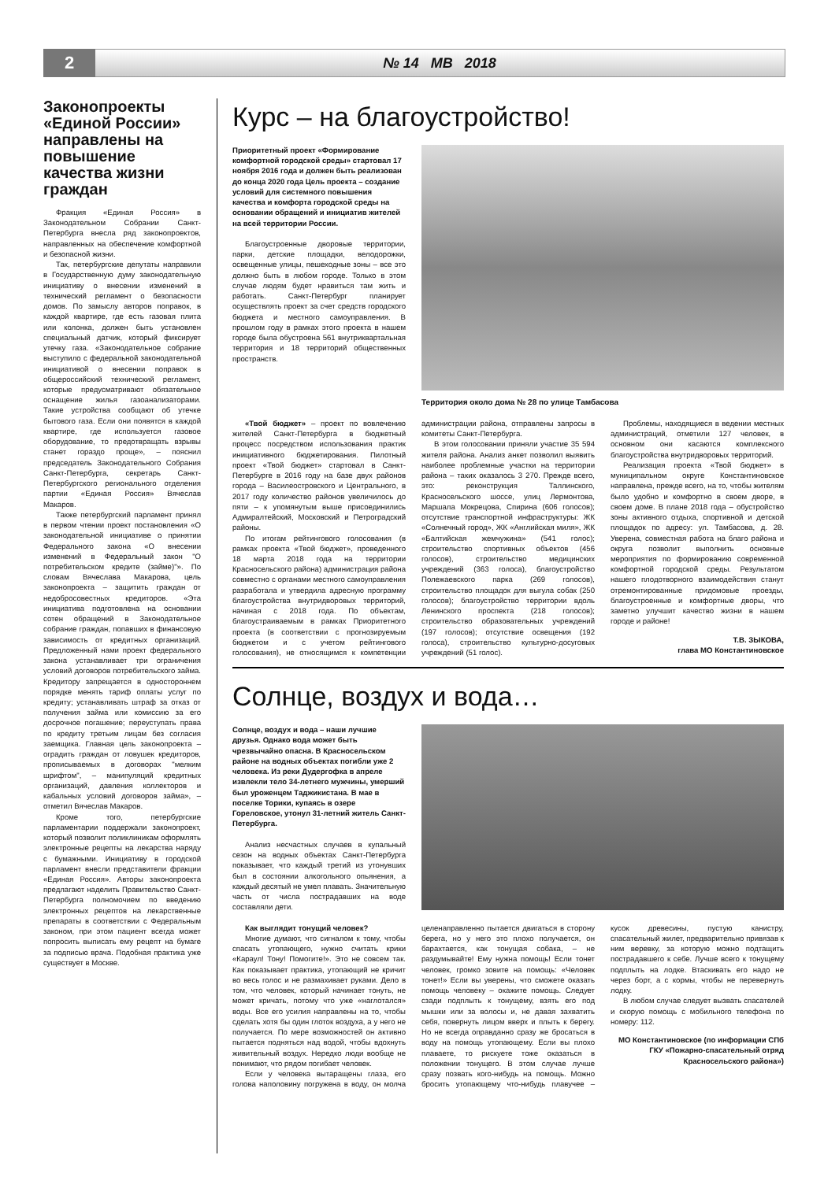2
№ 14 МВ 2018
Законопроекты «Единой России» направлены на повышение качества жизни граждан
Фракция «Единая Россия» в Законодательном Собрании Санкт-Петербурга внесла ряд законопроектов, направленных на обеспечение комфортной и безопасной жизни.
Так, петербургские депутаты направили в Государственную думу законодательную инициативу о внесении изменений в технический регламент о безопасности домов. По замыслу авторов поправок, в каждой квартире, где есть газовая плита или колонка, должен быть установлен специальный датчик, который фиксирует утечку газа. «Законодательное собрание выступило с федеральной законодательной инициативой о внесении поправок в общероссийский технический регламент, которые предусматривают обязательное оснащение жилья газоанализаторами. Такие устройства сообщают об утечке бытового газа. Если они появятся в каждой квартире, где используется газовое оборудование, то предотвращать взрывы станет гораздо проще», – пояснил председатель Законодательного Собрания Санкт-Петербурга, секретарь Санкт-Петербургского регионального отделения партии «Единая Россия» Вячеслав Макаров.
Также петербургский парламент принял в первом чтении проект постановления «О законодательной инициативе о принятии Федерального закона «О внесении изменений в Федеральный закон "О потребительском кредите (займе)"». По словам Вячеслава Макарова, цель законопроекта – защитить граждан от недобросовестных кредиторов. «Эта инициатива подготовлена на основании сотен обращений в Законодательное собрание граждан, попавших в финансовую зависимость от кредитных организаций. Предложенный нами проект федерального закона устанавливает три ограничения условий договоров потребительского займа. Кредитору запрещается в одностороннем порядке менять тариф оплаты услуг по кредиту; устанавливать штраф за отказ от получения займа или комиссию за его досрочное погашение; переуступать права по кредиту третьим лицам без согласия заемщика. Главная цель законопроекта – оградить граждан от ловушек кредиторов, прописываемых в договорах "мелким шрифтом", – манипуляций кредитных организаций, давления коллекторов и кабальных условий договоров займа», – отметил Вячеслав Макаров.
Кроме того, петербургские парламентарии поддержали законопроект, который позволит поликлиникам оформлять электронные рецепты на лекарства наряду с бумажными. Инициативу в городской парламент внесли представители фракции «Единая Россия». Авторы законопроекта предлагают наделить Правительство Санкт-Петербурга полномочием по введению электронных рецептов на лекарственные препараты в соответствии с Федеральным законом, при этом пациент всегда может попросить выписать ему рецепт на бумаге за подписью врача. Подобная практика уже существует в Москве.
Курс – на благоустройство!
Приоритетный проект «Формирование комфортной городской среды» стартовал 17 ноября 2016 года и должен быть реализован до конца 2020 года Цель проекта – создание условий для системного повышения качества и комфорта городской среды на основании обращений и инициатив жителей на всей территории России.
Благоустроенные дворовые территории, парки, детские площадки, велодорожки, освещенные улицы, пешеходные зоны – все это должно быть в любом городе. Только в этом случае людям будет нравиться там жить и работать. Санкт-Петербург планирует осуществлять проект за счет средств городского бюджета и местного самоуправления. В прошлом году в рамках этого проекта в нашем городе была обустроена 561 внутриквартальная территория и 18 территорий общественных пространств.
Территория около дома № 28 по улице Тамбасова
«Твой бюджет» – проект по вовлечению жителей Санкт-Петербурга в бюджетный процесс посредством использования практик инициативного бюджетирования. Пилотный проект «Твой бюджет» стартовал в Санкт-Петербурге в 2016 году на базе двух районов города – Василеостровского и Центрального, в 2017 году количество районов увеличилось до пяти – к упомянутым выше присоединились Адмиралтейский, Московский и Петроградский районы.
По итогам рейтингового голосования (в рамках проекта «Твой бюджет», проведенного 18 марта 2018 года на территории Красносельского района) администрация района совместно с органами местного самоуправления разработала и утвердила адресную программу благоустройства внутридворовых территорий, начиная с 2018 года. По объектам, благоустраиваемым в рамках Приоритетного проекта (в соответствии с прогнозируемым бюджетом и с учетом рейтингового голосования), не относящимся к компетенции администрации района, отправлены запросы в комитеты Санкт-Петербурга.
В этом голосовании приняли участие 35 594 жителя района. Анализ анкет позволил выявить наиболее проблемные участки на территории района – таких оказалось 3 270. Прежде всего, это: реконструкция Таллинского, Красносельского шоссе, улиц Лермонтова, Маршала Мокрецова, Спирина (606 голосов); отсутствие транспортной инфраструктуры: ЖК «Солнечный город», ЖК «Английская миля», ЖК «Балтийская жемчужина» (541 голос); строительство спортивных объектов (456 голосов), строительство медицинских учреждений (363 голоса), благоустройство Полежаевского парка (269 голосов), строительство площадок для выгула собак (250 голосов); благоустройство территории вдоль Ленинского проспекта (218 голосов); строительство образовательных учреждений (197 голосов); отсутствие освещения (192 голоса), строительство культурно-досуговых учреждений (51 голос).
Проблемы, находящиеся в ведении местных администраций, отметили 127 человек, в основном они касаются комплексного благоустройства внутридворовых территорий.
Реализация проекта «Твой бюджет» в муниципальном округе Константиновское направлена, прежде всего, на то, чтобы жителям было удобно и комфортно в своем дворе, в своем доме. В плане 2018 года – обустройство зоны активного отдыха, спортивной и детской площадок по адресу: ул. Тамбасова, д. 28. Уверена, совместная работа на благо района и округа позволит выполнить основные мероприятия по формированию современной комфортной городской среды. Результатом нашего плодотворного взаимодействия станут отремонтированные придомовые проезды, благоустроенные и комфортные дворы, что заметно улучшит качество жизни в нашем городе и районе!
Т.В. ЗЫКОВА,
глава МО Константиновское
Солнце, воздух и вода…
Солнце, воздух и вода – наши лучшие друзья. Однако вода может быть чрезвычайно опасна. В Красносельском районе на водных объектах погибли уже 2 человека. Из реки Дудергофка в апреле извлекли тело 34-летнего мужчины, умерший был уроженцем Таджикистана. В мае в поселке Торики, купаясь в озере Гореловское, утонул 31-летний житель Санкт-Петербурга.
Анализ несчастных случаев в купальный сезон на водных объектах Санкт-Петербурга показывает, что каждый третий из утонувших был в состоянии алкогольного опьянения, а каждый десятый не умел плавать. Значительную часть от числа пострадавших на воде составляли дети.
Как выглядит тонущий человек?
Многие думают, что сигналом к тому, чтобы спасать утопающего, нужно считать крики «Караул! Тону! Помогите!». Это не совсем так. Как показывает практика, утопающий не кричит во весь голос и не размахивает руками. Дело в том, что человек, который начинает тонуть, не может кричать, потому что уже «наглотался» воды. Все его усилия направлены на то, чтобы сделать хотя бы один глоток воздуха, а у него не получается. По мере возможностей он активно пытается подняться над водой, чтобы вдохнуть живительный воздух. Нередко люди вообще не понимают, что рядом погибает человек.
Если у человека вытаращены глаза, его голова наполовину погружена в воду, он молча целенаправленно пытается двигаться в сторону берега, но у него это плохо получается, он барахтается, как тонущая собака, – не раздумывайте! Ему нужна помощь! Если тонет человек, громко зовите на помощь: «Человек тонет!» Если вы уверены, что сможете оказать помощь человеку – окажите помощь. Следует сзади подплыть к тонущему, взять его под мышки или за волосы и, не давая захватить себя, повернуть лицом вверх и плыть к берегу. Но не всегда оправданно сразу же бросаться в воду на помощь утопающему. Если вы плохо плаваете, то рискуете тоже оказаться в положении тонущего. В этом случае лучше сразу позвать кого-нибудь на помощь. Можно бросить утопающему что-нибудь плавучее – кусок древесины, пустую канистру, спасательный жилет, предварительно привязав к ним веревку, за которую можно подтащить пострадавшего к себе. Лучше всего к тонущему подплыть на лодке. Втаскивать его надо не через борт, а с кормы, чтобы не перевернуть лодку.
В любом случае следует вызвать спасателей и скорую помощь с мобильного телефона по номеру: 112.
МО Константиновское (по информации СПб ГКУ «Пожарно-спасательный отряд Красносельского района»)